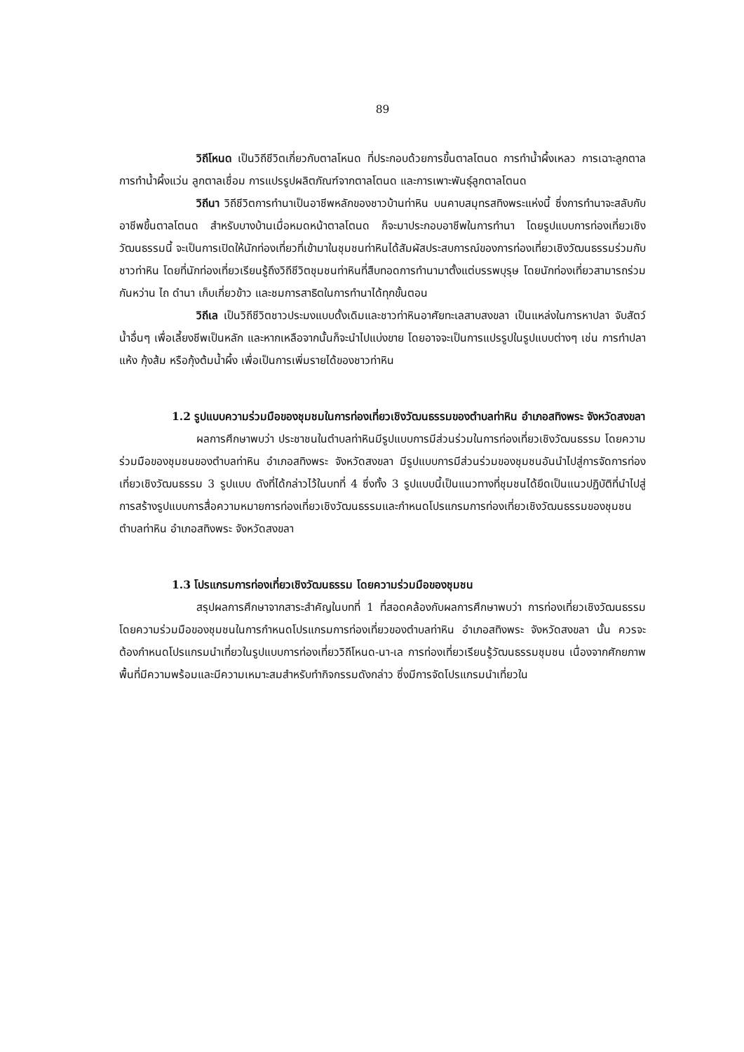89
วิถีโหนด เป็นวิถีชีวิตเกี่ยวกับตาลโหนด ที่ประกอบด้วยการขึ้นตาลโตนด การทำน้ำผึ้งเหลว การเฉาะลูกตาล การทำน้ำผึ้งแว่น ลูกตาลเชื่อม การแปรรูปผลิตภัณฑ์จากตาลโตนด และการเพาะพันธุ์ลูกตาลโตนด
วิถีนา วิถีชีวิตการทำนาเป็นอาชีพหลักของชาวบ้านท่าหิน บนคาบสมุทรสทิงพระแห่งนี้ ซึ่งการทำนาจะสลับกับอาชีพขึ้นตาลโตนด สำหรับบางบ้านเมื่อหมดหน้าตาลโตนด ก็จะมาประกอบอาชีพในการทำนา โดยรูปแบบการท่องเที่ยวเชิงวัฒนธรรมนี้ จะเป็นการเปิดให้นักท่องเที่ยวที่เข้ามาในชุมชนท่าหินได้สัมผัสประสบการณ์ของการท่องเที่ยวเชิงวัฒนธรรมร่วมกับชาวท่าหิน โดยที่นักท่องเที่ยวเรียนรู้ถึงวิถีชีวิตชุมชนท่าหินที่สืบทอดการทำนามาตั้งแต่บรรพบุรุษ โดยนักท่องเที่ยวสามารถร่วมกันหว่าน ไถ ดำนา เก็บเกี่ยวข้าว และชมการสาธิตในการทำนาได้ทุกขั้นตอน
วิถีเล เป็นวิถีชีวิตชาวประมงแบบดั้งเดิมและชาวท่าหินอาศัยทะเลสาบสงขลา เป็นแหล่งในการหาปลา จับสัตว์น้ำอื่นๆ เพื่อเลี้ยงชีพเป็นหลัก และหากเหลือจากนั้นก็จะนำไปแบ่งขาย โดยอาจจะเป็นการแปรรูปในรูปแบบต่างๆ เช่น การทำปลาแห้ง กุ้งส้ม หรือกุ้งต้มน้ำผึ้ง เพื่อเป็นการเพิ่มรายได้ของชาวท่าหิน
1.2 รูปแบบความร่วมมือของชุมชมในการท่องเที่ยวเชิงวัฒนธรรมของตำบลท่าหิน อำเภอสทิงพระ จังหวัดสงขลา
ผลการศึกษาพบว่า ประชาชนในตำบลท่าหินมีรูปแบบการมีส่วนร่วมในการท่องเที่ยวเชิงวัฒนธรรม โดยความร่วมมือของชุมชนของตำบลท่าหิน อำเภอสทิงพระ จังหวัดสงขลา มีรูปแบบการมีส่วนร่วมของชุมชนอันนำไปสู่การจัดการท่องเที่ยวเชิงวัฒนธรรม 3 รูปแบบ ดังที่ได้กล่าวไว้ในบทที่ 4 ซึ่งทั้ง 3 รูปแบบนี้เป็นแนวทางที่ชุมชนได้ยึดเป็นแนวปฏิบัติที่นำไปสู่การสร้างรูปแบบการสื่อความหมายการท่องเที่ยวเชิงวัฒนธรรมและกำหนดโปรแกรมการท่องเที่ยวเชิงวัฒนธรรมของชุมชน ตำบลท่าหิน อำเภอสทิงพระ จังหวัดสงขลา
1.3 โปรแกรมการท่องเที่ยวเชิงวัฒนธรรม โดยความร่วมมือของชุมชน
สรุปผลการศึกษาจากสาระสำคัญในบทที่ 1 ที่สอดคล้องกับผลการศึกษาพบว่า การท่องเที่ยวเชิงวัฒนธรรมโดยความร่วมมือของชุมชนในการกำหนดโปรแกรมการท่องเที่ยวของตำบลท่าหิน อำเภอสทิงพระ จังหวัดสงขลา นั้น ควรจะต้องกำหนดโปรแกรมนำเที่ยวในรูปแบบการท่องเที่ยววิถีโหนด-นา-เล การท่องเที่ยวเรียนรู้วัฒนธรรมชุมชน เนื่องจากศักยภาพพื้นที่มีความพร้อมและมีความเหมาะสมสำหรับทำกิจกรรมดังกล่าว ซึ่งมีการจัดโปรแกรมนำเที่ยวใน